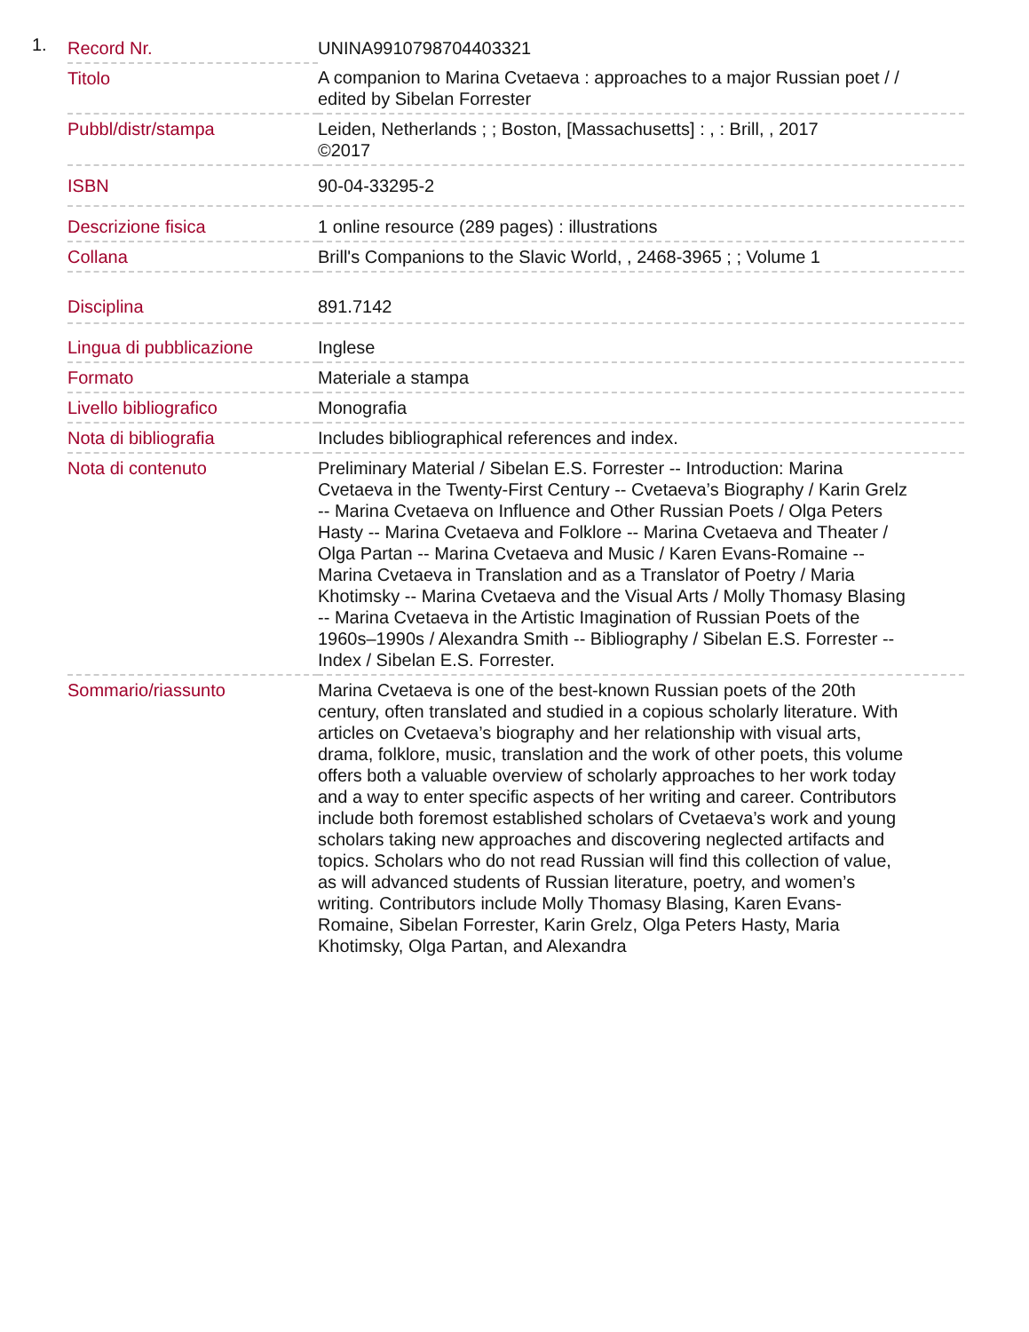1.
| Record Nr. | UNINA9910798704403321 |
| Titolo | A companion to Marina Cvetaeva : approaches to a major Russian poet / / edited by Sibelan Forrester |
| Pubbl/distr/stampa | Leiden, Netherlands ; ; Boston, [Massachusetts] : , : Brill, , 2017 ©2017 |
| ISBN | 90-04-33295-2 |
| Descrizione fisica | 1 online resource (289 pages) : illustrations |
| Collana | Brill's Companions to the Slavic World, , 2468-3965 ; ; Volume 1 |
| Disciplina | 891.7142 |
| Lingua di pubblicazione | Inglese |
| Formato | Materiale a stampa |
| Livello bibliografico | Monografia |
| Nota di bibliografia | Includes bibliographical references and index. |
| Nota di contenuto | Preliminary Material / Sibelan E.S. Forrester -- Introduction: Marina Cvetaeva in the Twenty-First Century -- Cvetaeva’s Biography / Karin Grelz -- Marina Cvetaeva on Influence and Other Russian Poets / Olga Peters Hasty -- Marina Cvetaeva and Folklore -- Marina Cvetaeva and Theater / Olga Partan -- Marina Cvetaeva and Music / Karen Evans-Romaine -- Marina Cvetaeva in Translation and as a Translator of Poetry / Maria Khotimsky -- Marina Cvetaeva and the Visual Arts / Molly Thomasy Blasing -- Marina Cvetaeva in the Artistic Imagination of Russian Poets of the 1960s–1990s / Alexandra Smith -- Bibliography / Sibelan E.S. Forrester -- Index / Sibelan E.S. Forrester. |
| Sommario/riassunto | Marina Cvetaeva is one of the best-known Russian poets of the 20th century, often translated and studied in a copious scholarly literature. With articles on Cvetaeva’s biography and her relationship with visual arts, drama, folklore, music, translation and the work of other poets, this volume offers both a valuable overview of scholarly approaches to her work today and a way to enter specific aspects of her writing and career. Contributors include both foremost established scholars of Cvetaeva’s work and young scholars taking new approaches and discovering neglected artifacts and topics. Scholars who do not read Russian will find this collection of value, as will advanced students of Russian literature, poetry, and women’s writing. Contributors include Molly Thomasy Blasing, Karen Evans-Romaine, Sibelan Forrester, Karin Grelz, Olga Peters Hasty, Maria Khotimsky, Olga Partan, and Alexandra |